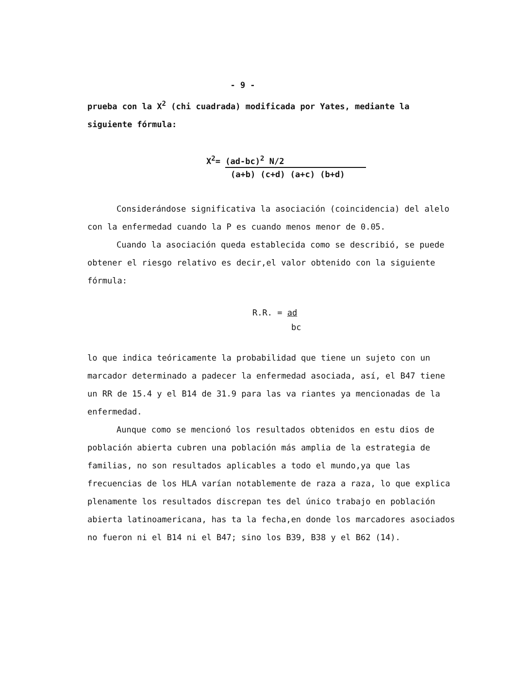- 9 -
prueba con la X<sup>2</sup> (chi cuadrada) modificada por Yates, mediante la siguiente fórmula:
X<sup>2</sup>= (ad-bc)<sup>2</sup> N/2
(a+b) (c+d) (a+c) (b+d)
Considerándose significativa la asociación (coincidencia) del alelo con la enfermedad cuando la P es cuando menos menor de 0.05.
Cuando la asociación queda establecida como se describió, se puede obtener el riesgo relativo es decir,el valor obtenido con la siguiente fórmula:
R.R. = ad
bc
lo que indica teóricamente la probabilidad que tiene un sujeto con un marcador determinado a padecer la enfermedad asociada, así, el B47 tiene un RR de 15.4 y el B14 de 31.9 para las va riantes ya mencionadas de la enfermedad.
Aunque como se mencionó los resultados obtenidos en estu dios de población abierta cubren una población más amplia de la estrategia de familias, no son resultados aplicables a todo el mundo,ya que las frecuencias de los HLA varían notablemente de raza a raza, lo que explica plenamente los resultados discrepan tes del único trabajo en población abierta latinoamericana, has ta la fecha,en donde los marcadores asociados no fueron ni el B14 ni el B47; sino los B39, B38 y el B62 (14).